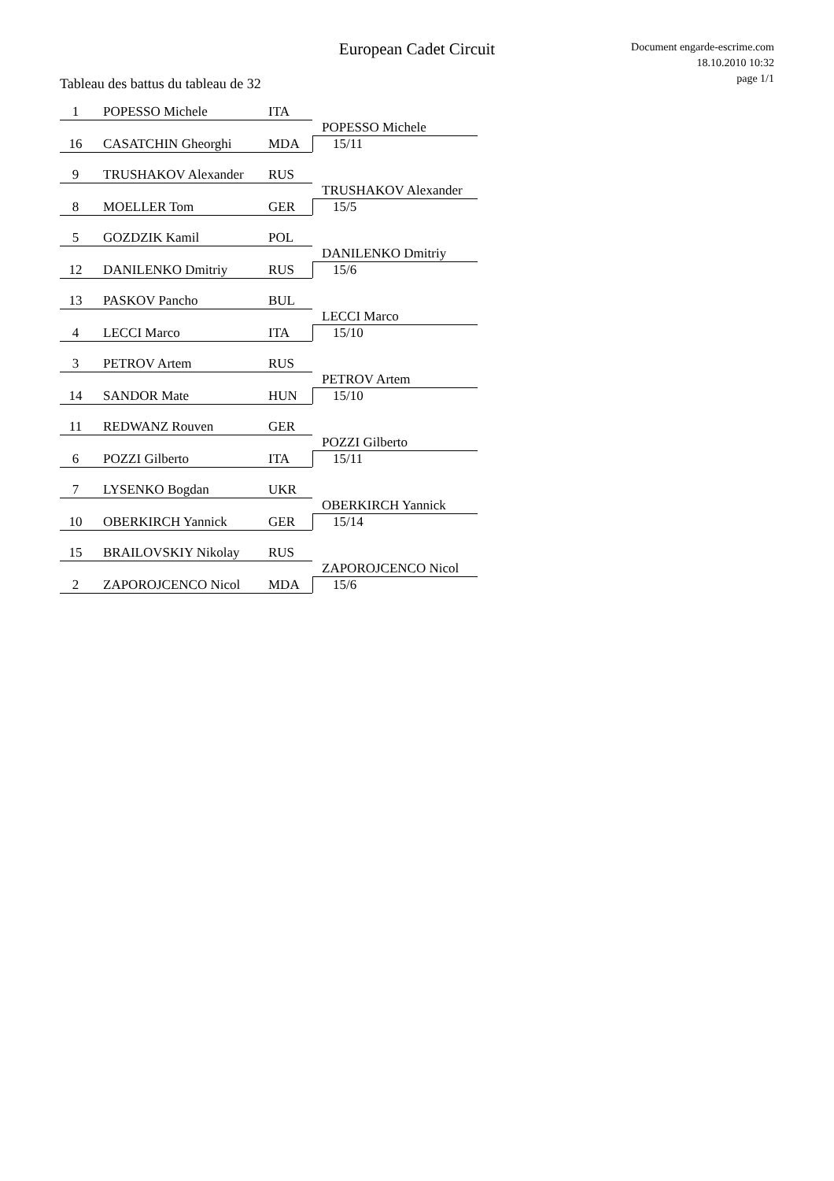European Cadet Circuit
Document engarde-escrime.com
18.10.2010 10:32
page 1/1
Tableau des battus du tableau de 32
1 POPESSO Michele ITA
16 CASATCHIN Gheorghi MDA
POPESSO Michele
15/11
9 TRUSHAKOV Alexander RUS
8 MOELLER Tom GER
TRUSHAKOV Alexander
15/5
5 GOZDZIK Kamil POL
12 DANILENKO Dmitriy RUS
DANILENKO Dmitriy
15/6
13 PASKOV Pancho BUL
4 LECCI Marco ITA
LECCI Marco
15/10
3 PETROV Artem RUS
14 SANDOR Mate HUN
PETROV Artem
15/10
11 REDWANZ Rouven GER
6 POZZI Gilberto ITA
POZZI Gilberto
15/11
7 LYSENKO Bogdan UKR
10 OBERKIRCH Yannick GER
OBERKIRCH Yannick
15/14
15 BRAILOVSKIY Nikolay RUS
2 ZAPOROJCENCO Nicol MDA
ZAPOROJCENCO Nicol
15/6